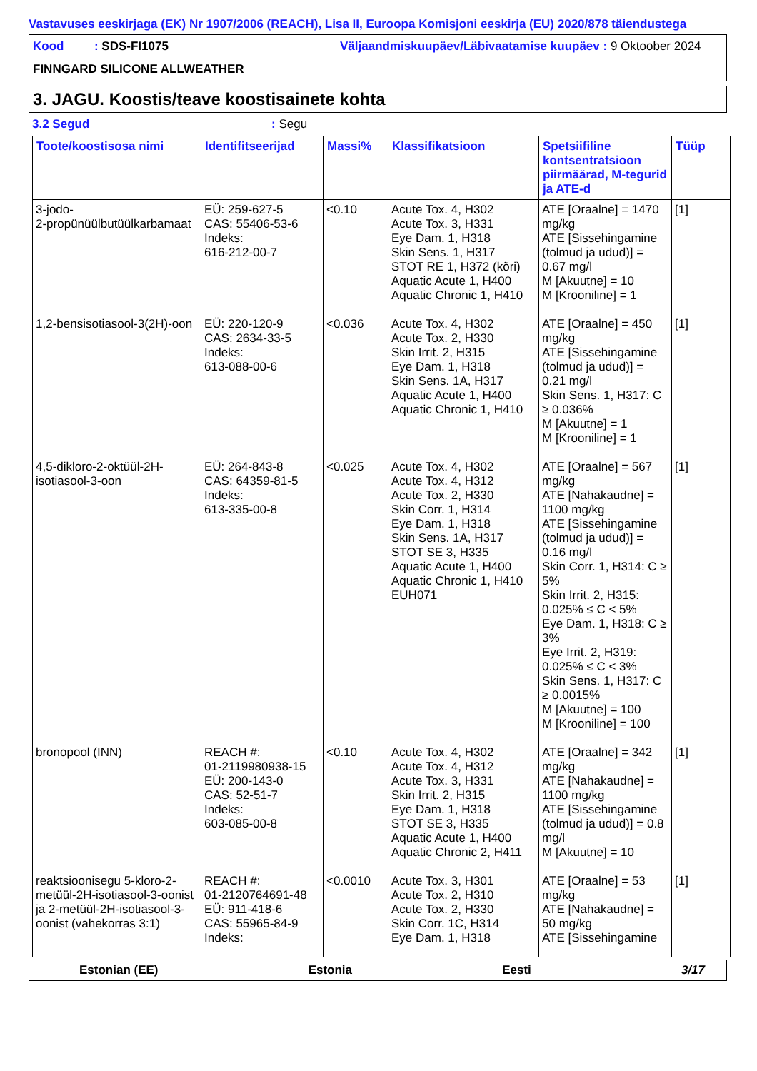Vastavuses eeskirjaga (EK) Nr 1907/2006 (REACH), Lisa II, Euroopa Komisjoni eeskirja (EU) 2020/878 täiendustega
Kood : SDS-FI1075
Väljaandmiskuupäev/Läbivaatamise kuupäev : 9 Oktoober 2024
FINNGARD SILICONE ALLWEATHER
3. JAGU. Koostis/teave koostisainete kohta
3.2 Segud : Segu
| Toote/koostisosa nimi | Identifitseerijad | Massi% | Klassifikatsioon | Spetsiifiline kontsentratsioon piirmäärad, M-tegurid ja ATE-d | Tüüp |
| --- | --- | --- | --- | --- | --- |
| 3-jodo- 2-propünüülbutüülkarbamaat | EÜ: 259-627-5 CAS: 55406-53-6 Indeks: 616-212-00-7 | <0.10 | Acute Tox. 4, H302 Acute Tox. 3, H331 Eye Dam. 1, H318 Skin Sens. 1, H317 STOT RE 1, H372 (kõri) Aquatic Acute 1, H400 Aquatic Chronic 1, H410 | ATE [Oraalne] = 1470 mg/kg ATE [Sissehingamine (tolmud ja udud)] = 0.67 mg/l M [Akuutne] = 10 M [Krooniline] = 1 | [1] |
| 1,2-bensisotiasool-3(2H)-oon | EÜ: 220-120-9 CAS: 2634-33-5 Indeks: 613-088-00-6 | <0.036 | Acute Tox. 4, H302 Acute Tox. 2, H330 Skin Irrit. 2, H315 Eye Dam. 1, H318 Skin Sens. 1A, H317 Aquatic Acute 1, H400 Aquatic Chronic 1, H410 | ATE [Oraalne] = 450 mg/kg ATE [Sissehingamine (tolmud ja udud)] = 0.21 mg/l Skin Sens. 1, H317: C ≥ 0.036% M [Akuutne] = 1 M [Krooniline] = 1 | [1] |
| 4,5-dikloro-2-oktüül-2H-isotiasool-3-oon | EÜ: 264-843-8 CAS: 64359-81-5 Indeks: 613-335-00-8 | <0.025 | Acute Tox. 4, H302 Acute Tox. 4, H312 Acute Tox. 2, H330 Skin Corr. 1, H314 Eye Dam. 1, H318 Skin Sens. 1A, H317 STOT SE 3, H335 Aquatic Acute 1, H400 Aquatic Chronic 1, H410 EUH071 | ATE [Oraalne] = 567 mg/kg ATE [Nahakaudne] = 1100 mg/kg ATE [Sissehingamine (tolmud ja udud)] = 0.16 mg/l Skin Corr. 1, H314: C ≥ 5% Skin Irrit. 2, H315: 0.025% ≤ C < 5% Eye Dam. 1, H318: C ≥ 3% Eye Irrit. 2, H319: 0.025% ≤ C < 3% Skin Sens. 1, H317: C ≥ 0.0015% M [Akuutne] = 100 M [Krooniline] = 100 | [1] |
| bronopool (INN) | REACH #: 01-2119980938-15 EÜ: 200-143-0 CAS: 52-51-7 Indeks: 603-085-00-8 | <0.10 | Acute Tox. 4, H302 Acute Tox. 4, H312 Acute Tox. 3, H331 Skin Irrit. 2, H315 Eye Dam. 1, H318 STOT SE 3, H335 Aquatic Acute 1, H400 Aquatic Chronic 2, H411 | ATE [Oraalne] = 342 mg/kg ATE [Nahakaudne] = 1100 mg/kg ATE [Sissehingamine (tolmud ja udud)] = 0.8 mg/l M [Akuutne] = 10 | [1] |
| reaktsioonisegu 5-kloro-2-metüül-2H-isotiasool-3-oonist ja 2-metüül-2H-isotiasool-3-oonist (vahekorras 3:1) | REACH #: 01-2120764691-48 EÜ: 911-418-6 CAS: 55965-84-9 Indeks: | <0.0010 | Acute Tox. 3, H301 Acute Tox. 2, H310 Acute Tox. 2, H330 Skin Corr. 1C, H314 Eye Dam. 1, H318 | ATE [Oraalne] = 53 mg/kg ATE [Nahakaudne] = 50 mg/kg ATE [Sissehingamine | [1] |
Estonian (EE) Estonia Eesti 3/17